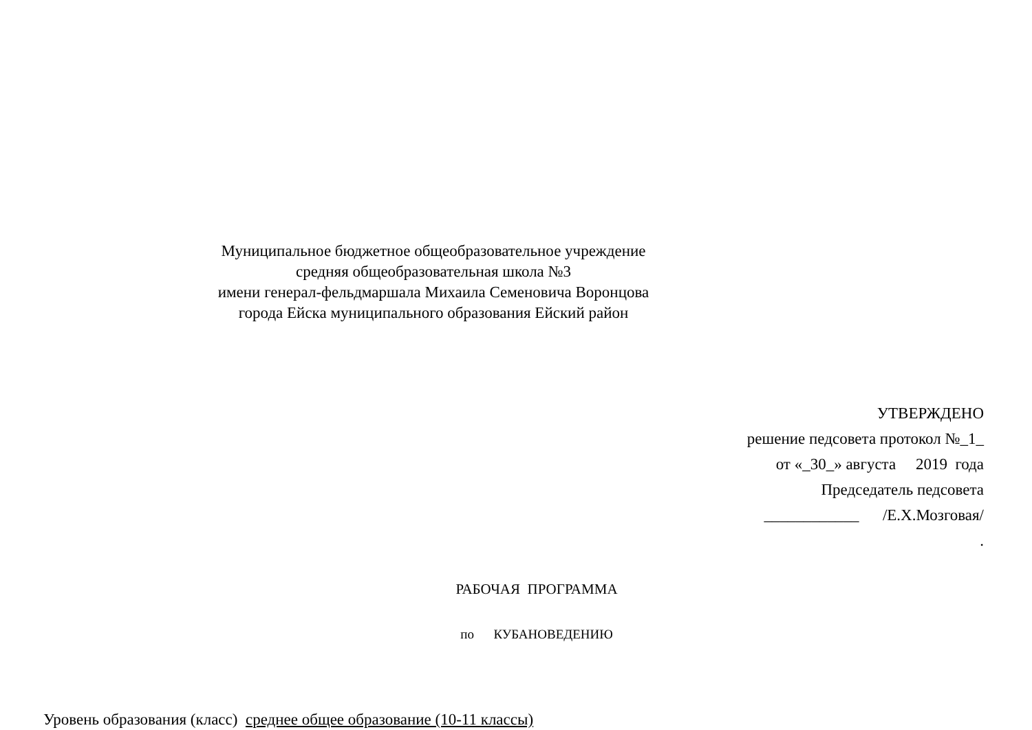Муниципальное бюджетное общеобразовательное учреждение
средняя общеобразовательная школа №3
имени генерал-фельдмаршала Михаила Семеновича Воронцова
города Ейска муниципального образования Ейский район
УТВЕРЖДЕНО
решение педсовета протокол №_1_
от «_30_» августа 2019 года
Председатель педсовета
____________ /Е.Х.Мозговая/
.
РАБОЧАЯ ПРОГРАММА
по КУБАНОВЕДЕНИЮ
Уровень образования (класс) среднее общее образование (10-11 классы)